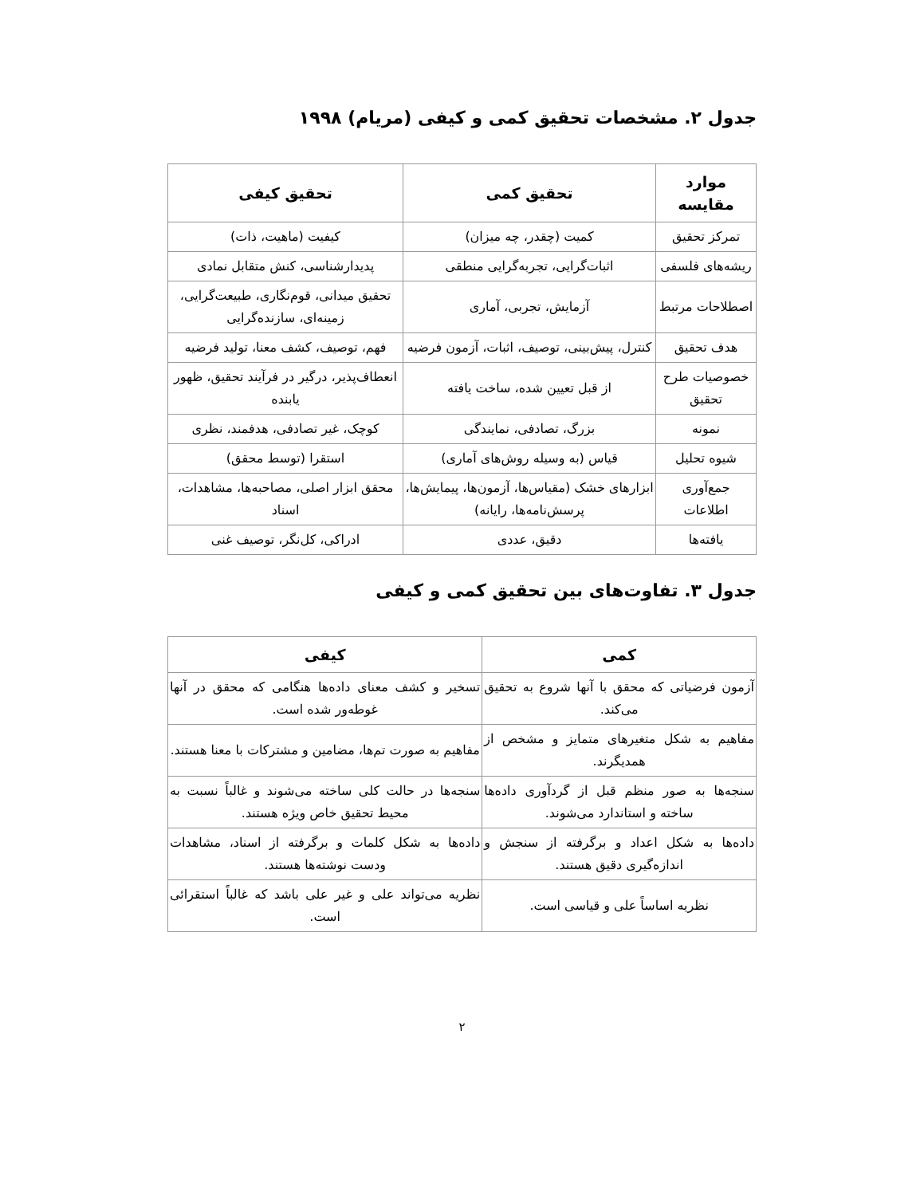جدول ۲. مشخصات تحقیق کمی و کیفی (مریام) ۱۹۹۸
| موارد مقایسه | تحقیق کمی | تحقیق کیفی |
| --- | --- | --- |
| تمرکز تحقیق | کمیت (چقدر، چه میزان) | کیفیت (ماهیت، ذات) |
| ریشه‌های فلسفی | اثبات‌گرایی، تجربه‌گرایی منطقی | پدیدارشناسی، کنش متقابل نمادی |
| اصطلاحات مرتبط | آزمایش، تجربی، آماری | تحقیق میدانی، قوم‌نگاری، طبیعت‌گرایی، زمینه‌ای، سازنده‌گرایی |
| هدف تحقیق | کنترل، پیش‌بینی، توصیف، اثبات، آزمون فرضیه | فهم، توصیف، کشف معنا، تولید فرضیه |
| خصوصیات طرح تحقیق | از قبل تعیین شده، ساخت یافته | انعطاف‌پذیر، درگیر در فرآیند تحقیق، ظهور یابنده |
| نمونه | بزرگ، تصادفی، نمایندگی | کوچک، غیر تصادفی، هدفمند، نظری |
| شیوه تحلیل | قیاس (به وسیله روش‌های آماری) | استقرا (توسط محقق) |
| جمع‌آوری اطلاعات | ابزارهای خشک (مقیاس‌ها، آزمون‌ها، پیمایش‌ها، پرسش‌نامه‌ها، رایانه) | محقق ابزار اصلی، مصاحبه‌ها، مشاهدات، اسناد |
| یافته‌ها | دقیق، عددی | ادراکی، کل‌نگر، توصیف غنی |
جدول ۳. تفاوت‌های بین تحقیق کمی و کیفی
| کمی | کیفی |
| --- | --- |
| آزمون فرضیاتی که محقق با آنها شروع به تحقیق می‌کند. | تسخیر و کشف معنای داده‌ها هنگامی که محقق در آنها غوطه‌ور شده است. |
| مفاهیم به شکل متغیرهای متمایز و مشخص از همدیگرند. | مفاهیم به صورت تم‌ها، مضامین و مشترکات با معنا هستند. |
| سنجه‌ها به صور منظم قبل از گردآوری داده‌ها ساخته و استاندارد می‌شوند. | سنجه‌ها در حالت کلی ساخته می‌شوند و غالباً نسبت به محیط تحقیق خاص ویژه هستند. |
| داده‌ها به شکل اعداد و برگرفته از سنجش و اندازه‌گیری دقیق هستند. | داده‌ها به شکل کلمات و برگرفته از اسناد، مشاهدات ودست نوشته‌ها هستند. |
| نظریه اساساً علی و قیاسی است. | نظریه می‌تواند علی و غیر علی باشد که غالباً استقرائی است. |
۲